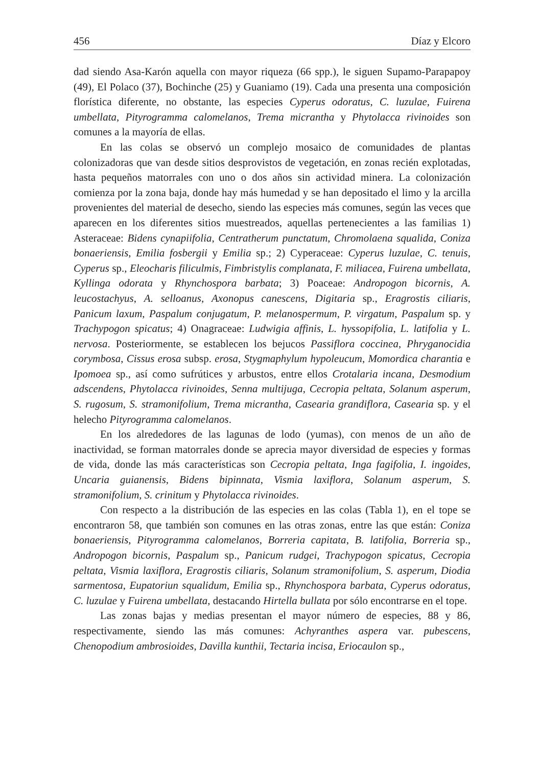456 Díaz y Elcoro
dad siendo Asa-Karón aquella con mayor riqueza (66 spp.), le siguen Supamo-Parapapoy (49), El Polaco (37), Bochinche (25) y Guaniamo (19). Cada una presenta una composición florística diferente, no obstante, las especies Cyperus odoratus, C. luzulae, Fuirena umbellata, Pityrogramma calomelanos, Trema micrantha y Phytolacca rivinoides son comunes a la mayoría de ellas.
En las colas se observó un complejo mosaico de comunidades de plantas colonizadoras que van desde sitios desprovistos de vegetación, en zonas recién explotadas, hasta pequeños matorrales con uno o dos años sin actividad minera. La colonización comienza por la zona baja, donde hay más humedad y se han depositado el limo y la arcilla provenientes del material de desecho, siendo las especies más comunes, según las veces que aparecen en los diferentes sitios muestreados, aquellas pertenecientes a las familias 1) Asteraceae: Bidens cynapiifolia, Centratherum punctatum, Chromolaena squalida, Coniza bonaeriensis, Emilia fosbergii y Emilia sp.; 2) Cyperaceae: Cyperus luzulae, C. tenuis, Cyperus sp., Eleocharis filiculmis, Fimbristylis complanata, F. miliacea, Fuirena umbellata, Kyllinga odorata y Rhynchospora barbata; 3) Poaceae: Andropogon bicornis, A. leucostachyus, A. selloanus, Axonopus canescens, Digitaria sp., Eragrostis ciliaris, Panicum laxum, Paspalum conjugatum, P. melanospermum, P. virgatum, Paspalum sp. y Trachypogon spicatus; 4) Onagraceae: Ludwigia affinis, L. hyssopifolia, L. latifolia y L. nervosa. Posteriormente, se establecen los bejucos Passiflora coccinea, Phryganocidia corymbosa, Cissus erosa subsp. erosa, Stygmaphylum hypoleucum, Momordica charantia e Ipomoea sp., así como sufrútices y arbustos, entre ellos Crotalaria incana, Desmodium adscendens, Phytolacca rivinoides, Senna multijuga, Cecropia peltata, Solanum asperum, S. rugosum, S. stramonifolium, Trema micrantha, Casearia grandiflora, Casearia sp. y el helecho Pityrogramma calomelanos.
En los alrededores de las lagunas de lodo (yumas), con menos de un año de inactividad, se forman matorrales donde se aprecia mayor diversidad de especies y formas de vida, donde las más características son Cecropia peltata, Inga fagifolia, I. ingoides, Uncaria guianensis, Bidens bipinnata, Vismia laxiflora, Solanum asperum, S. stramonifolium, S. crinitum y Phytolacca rivinoides.
Con respecto a la distribución de las especies en las colas (Tabla 1), en el tope se encontraron 58, que también son comunes en las otras zonas, entre las que están: Coniza bonaeriensis, Pityrogramma calomelanos, Borreria capitata, B. latifolia, Borreria sp., Andropogon bicornis, Paspalum sp., Panicum rudgei, Trachypogon spicatus, Cecropia peltata, Vismia laxiflora, Eragrostis ciliaris, Solanum stramonifolium, S. asperum, Diodia sarmentosa, Eupatoriun squalidum, Emilia sp., Rhynchospora barbata, Cyperus odoratus, C. luzulae y Fuirena umbellata, destacando Hirtella bullata por sólo encontrarse en el tope.
Las zonas bajas y medias presentan el mayor número de especies, 88 y 86, respectivamente, siendo las más comunes: Achyranthes aspera var. pubescens, Chenopodium ambrosioides, Davilla kunthii, Tectaria incisa, Eriocaulon sp.,